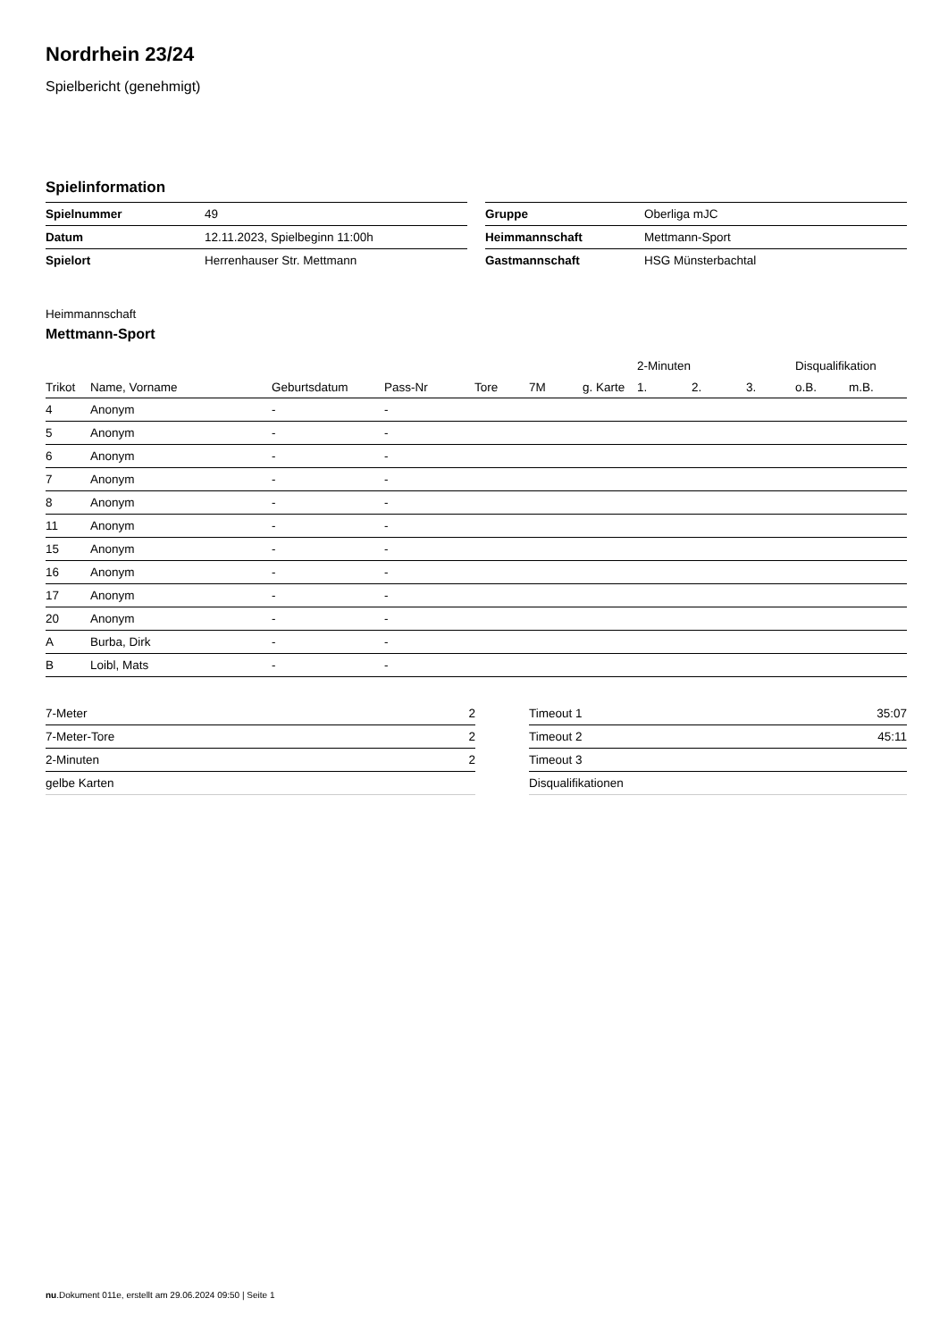Nordrhein 23/24
Spielbericht (genehmigt)
Spielinformation
| Spielnummer | 49 |
| Datum | 12.11.2023, Spielbeginn 11:00h |
| Spielort | Herrenhauser Str. Mettmann |
| Gruppe | Oberliga mJC |
| Heimmannschaft | Mettmann-Sport |
| Gastmannschaft | HSG Münsterbachtal |
Heimmannschaft
Mettmann-Sport
| | | | | | | | 2-Minuten | | | Disqualifikation | |
| --- | --- | --- | --- | --- | --- | --- | --- | --- | --- | --- | --- |
| Trikot | Name, Vorname | Geburtsdatum | Pass-Nr | Tore | 7M | g. Karte | 1. | 2. | 3. | o.B. | m.B. |
| 4 | Anonym | - | - | | | | | | | | |
| 5 | Anonym | - | - | | | | | | | | |
| 6 | Anonym | - | - | | | | | | | | |
| 7 | Anonym | - | - | | | | | | | | |
| 8 | Anonym | - | - | | | | | | | | |
| 11 | Anonym | - | - | | | | | | | | |
| 15 | Anonym | - | - | | | | | | | | |
| 16 | Anonym | - | - | | | | | | | | |
| 17 | Anonym | - | - | | | | | | | | |
| 20 | Anonym | - | - | | | | | | | | |
| A | Burba, Dirk | - | - | | | | | | | | |
| B | Loibl, Mats | - | - | | | | | | | | |
| 7-Meter | 2 |
| 7-Meter-Tore | 2 |
| 2-Minuten | 2 |
| gelbe Karten | |
| Timeout 1 | 35:07 |
| Timeout 2 | 45:11 |
| Timeout 3 | |
| Disqualifikationen | |
nu.Dokument 011e, erstellt am 29.06.2024 09:50 | Seite 1